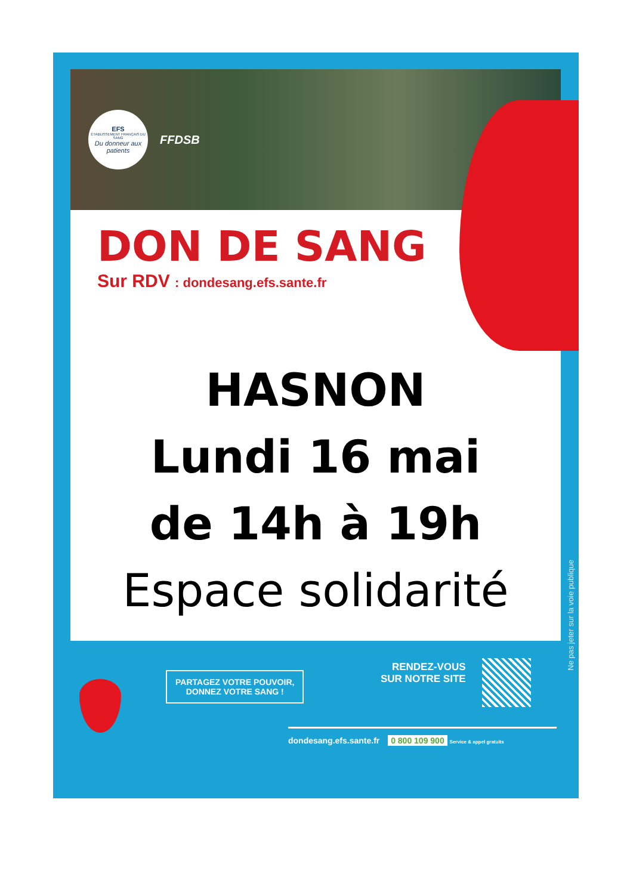EFS
ÉTABLISSEMENT FRANÇAIS DU SANG
Du donneur aux patients
FFDSB
DON DE SANG
Sur RDV : dondesang.efs.sante.fr
HASNON
Lundi 16 mai
de 14h à 19h
Espace solidarité
Ne pas jeter sur la voie publique
PARTAGEZ VOTRE POUVOIR,
DONNEZ VOTRE SANG !
RENDEZ-VOUS
SUR NOTRE SITE
dondesang.efs.sante.fr 0 800 109 900 Service & appel gratuits